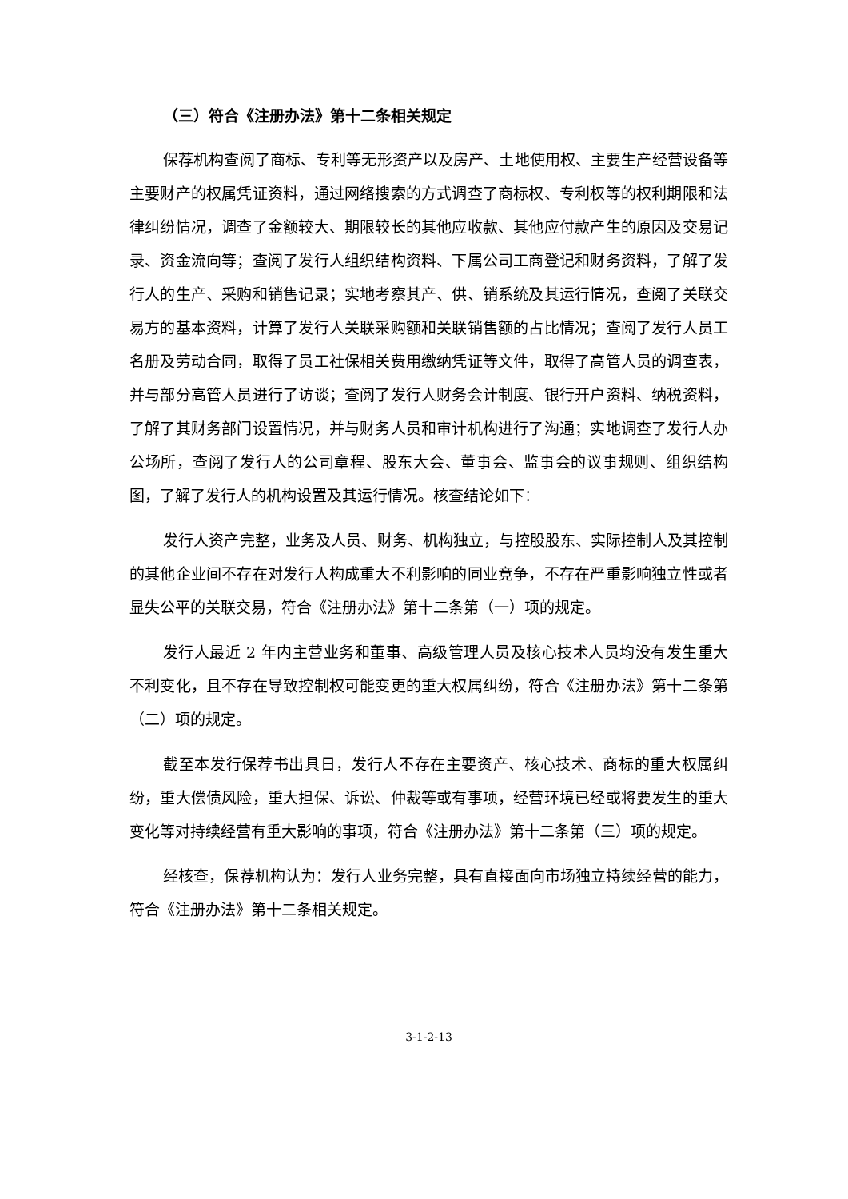（三）符合《注册办法》第十二条相关规定
保荐机构查阅了商标、专利等无形资产以及房产、土地使用权、主要生产经营设备等主要财产的权属凭证资料，通过网络搜索的方式调查了商标权、专利权等的权利期限和法律纠纷情况，调查了金额较大、期限较长的其他应收款、其他应付款产生的原因及交易记录、资金流向等；查阅了发行人组织结构资料、下属公司工商登记和财务资料，了解了发行人的生产、采购和销售记录；实地考察其产、供、销系统及其运行情况，查阅了关联交易方的基本资料，计算了发行人关联采购额和关联销售额的占比情况；查阅了发行人员工名册及劳动合同，取得了员工社保相关费用缴纳凭证等文件，取得了高管人员的调查表，并与部分高管人员进行了访谈；查阅了发行人财务会计制度、银行开户资料、纳税资料，了解了其财务部门设置情况，并与财务人员和审计机构进行了沟通；实地调查了发行人办公场所，查阅了发行人的公司章程、股东大会、董事会、监事会的议事规则、组织结构图，了解了发行人的机构设置及其运行情况。核查结论如下：
发行人资产完整，业务及人员、财务、机构独立，与控股股东、实际控制人及其控制的其他企业间不存在对发行人构成重大不利影响的同业竞争，不存在严重影响独立性或者显失公平的关联交易，符合《注册办法》第十二条第（一）项的规定。
发行人最近 2 年内主营业务和董事、高级管理人员及核心技术人员均没有发生重大不利变化，且不存在导致控制权可能变更的重大权属纠纷，符合《注册办法》第十二条第（二）项的规定。
截至本发行保荐书出具日，发行人不存在主要资产、核心技术、商标的重大权属纠纷，重大偿债风险，重大担保、诉讼、仲裁等或有事项，经营环境已经或将要发生的重大变化等对持续经营有重大影响的事项，符合《注册办法》第十二条第（三）项的规定。
经核查，保荐机构认为：发行人业务完整，具有直接面向市场独立持续经营的能力，符合《注册办法》第十二条相关规定。
3-1-2-13